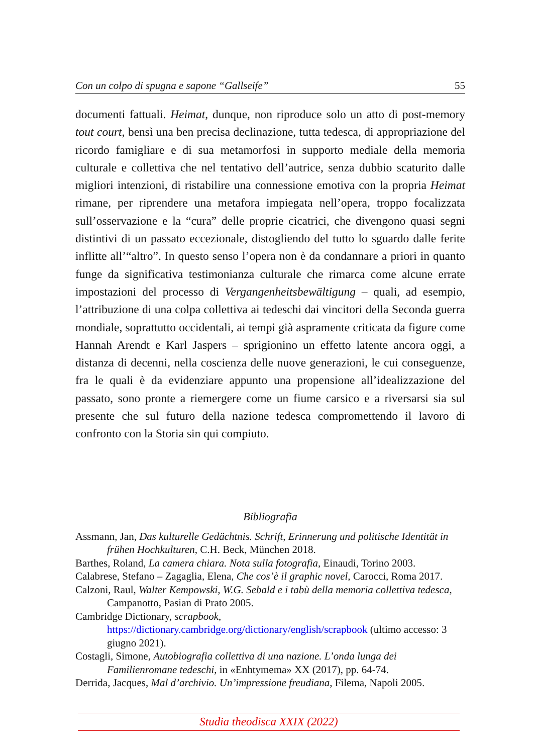Con un colpo di spugna e sapone “Gallseife” 55
documenti fattuali. Heimat, dunque, non riproduce solo un atto di post-memory tout court, bensì una ben precisa declinazione, tutta tedesca, di appropriazione del ricordo famigliare e di sua metamorfosi in supporto mediale della memoria culturale e collettiva che nel tentativo dell’autrice, senza dubbio scaturito dalle migliori intenzioni, di ristabilire una connessione emotiva con la propria Heimat rimane, per riprendere una metafora impiegata nell’opera, troppo focalizzata sull’osservazione e la “cura” delle proprie cicatrici, che divengono quasi segni distintivi di un passato eccezionale, distogliendo del tutto lo sguardo dalle ferite inflitte all’“altro”. In questo senso l’opera non è da condannare a priori in quanto funge da significativa testimonianza culturale che rimarca come alcune errate impostazioni del processo di Vergangenheitsbewältigung – quali, ad esempio, l’attribuzione di una colpa collettiva ai tedeschi dai vincitori della Seconda guerra mondiale, soprattutto occidentali, ai tempi già aspramente criticata da figure come Hannah Arendt e Karl Jaspers – sprigionino un effetto latente ancora oggi, a distanza di decenni, nella coscienza delle nuove generazioni, le cui conseguenze, fra le quali è da evidenziare appunto una propensione all’idealizzazione del passato, sono pronte a riemergere come un fiume carsico e a riversarsi sia sul presente che sul futuro della nazione tedesca compromettendo il lavoro di confronto con la Storia sin qui compiuto.
Bibliografia
Assmann, Jan, Das kulturelle Gedächtnis. Schrift, Erinnerung und politische Identität in frühen Hochkulturen, C.H. Beck, München 2018.
Barthes, Roland, La camera chiara. Nota sulla fotografia, Einaudi, Torino 2003.
Calabrese, Stefano – Zagaglia, Elena, Che cos’è il graphic novel, Carocci, Roma 2017.
Calzoni, Raul, Walter Kempowski, W.G. Sebald e i tabù della memoria collettiva tedesca, Campanotto, Pasian di Prato 2005.
Cambridge Dictionary, scrapbook, https://dictionary.cambridge.org/dictionary/english/scrapbook (ultimo accesso: 3 giugno 2021).
Costagli, Simone, Autobiografia collettiva di una nazione. L’onda lunga dei Familienromane tedeschi, in «Enhtymema» XX (2017), pp. 64-74.
Derrida, Jacques, Mal d’archivio. Un’impressione freudiana, Filema, Napoli 2005.
Studia theodisca XXIX (2022)